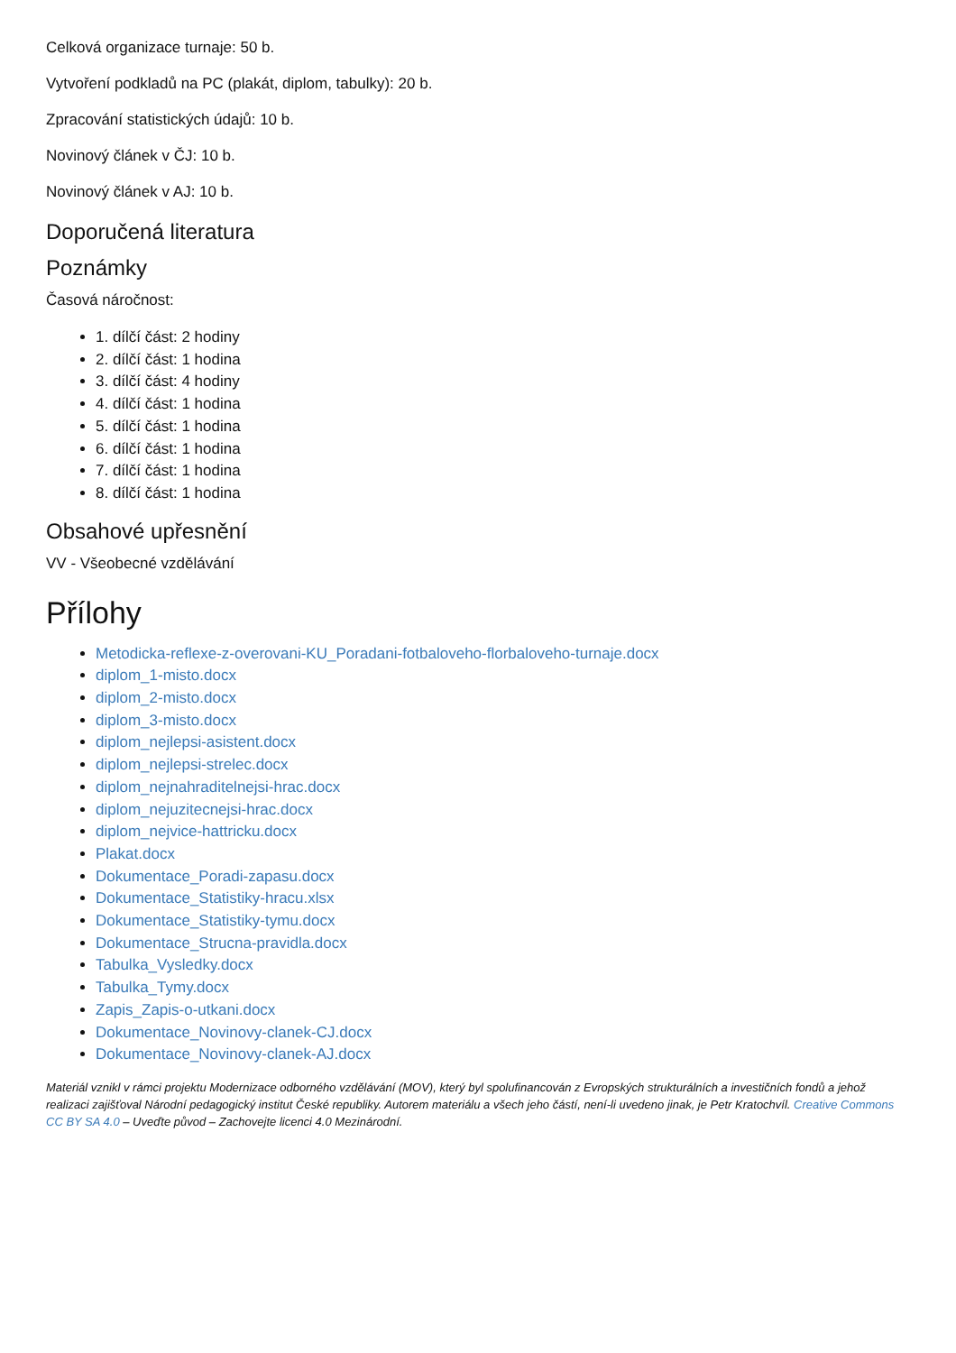Celková organizace turnaje: 50 b.
Vytvoření podkladů na PC (plakát, diplom, tabulky): 20 b.
Zpracování statistických údajů: 10 b.
Novinový článek v ČJ: 10 b.
Novinový článek v AJ: 10 b.
Doporučená literatura
Poznámky
Časová náročnost:
1. dílčí část: 2 hodiny
2. dílčí část: 1 hodina
3. dílčí část: 4 hodiny
4. dílčí část: 1 hodina
5. dílčí část: 1 hodina
6. dílčí část: 1 hodina
7. dílčí část: 1 hodina
8. dílčí část: 1 hodina
Obsahové upřesnění
VV - Všeobecné vzdělávání
Přílohy
Metodicka-reflexe-z-overovani-KU_Poradani-fotbaloveho-florbaloveho-turnaje.docx
diplom_1-misto.docx
diplom_2-misto.docx
diplom_3-misto.docx
diplom_nejlepsi-asistent.docx
diplom_nejlepsi-strelec.docx
diplom_nejnahraditelnejsi-hrac.docx
diplom_nejuzitecnejsi-hrac.docx
diplom_nejvice-hattricku.docx
Plakat.docx
Dokumentace_Poradi-zapasu.docx
Dokumentace_Statistiky-hracu.xlsx
Dokumentace_Statistiky-tymu.docx
Dokumentace_Strucna-pravidla.docx
Tabulka_Vysledky.docx
Tabulka_Tymy.docx
Zapis_Zapis-o-utkani.docx
Dokumentace_Novinovy-clanek-CJ.docx
Dokumentace_Novinovy-clanek-AJ.docx
Materiál vznikl v rámci projektu Modernizace odborného vzdělávání (MOV), který byl spolufinancován z Evropských strukturálních a investičních fondů a jehož realizaci zajišťoval Národní pedagogický institut České republiky. Autorem materiálu a všech jeho částí, není-li uvedeno jinak, je Petr Kratochvíl. Creative Commons CC BY SA 4.0 – Uveďte původ – Zachovejte licenci 4.0 Mezinárodní.